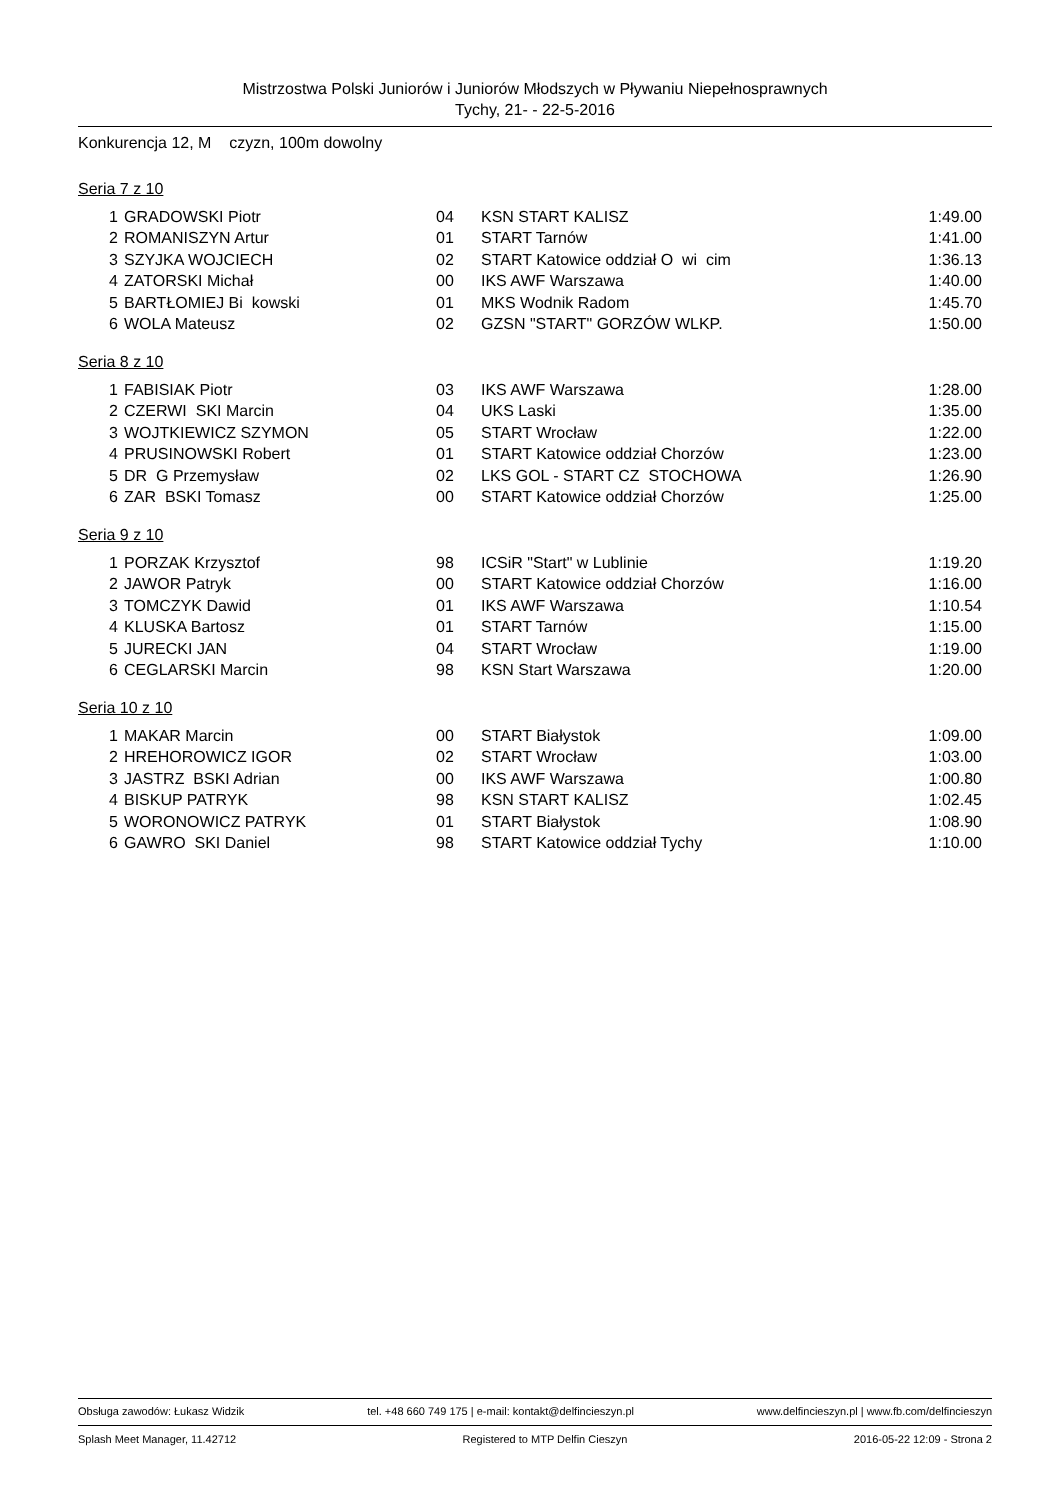Mistrzostwa Polski Juniorów i Juniorów Młodszych w Pływaniu Niepełnosprawnych
Tychy, 21- - 22-5-2016
Konkurencja 12, M czyzn, 100m dowolny
Seria 7 z 10
| 1 | GRADOWSKI Piotr | 04 | KSN START KALISZ | 1:49.00 |
| 2 | ROMANISZYN Artur | 01 | START Tarnów | 1:41.00 |
| 3 | SZYJKA WOJCIECH | 02 | START Katowice oddział O wi cim | 1:36.13 |
| 4 | ZATORSKI Michał | 00 | IKS AWF Warszawa | 1:40.00 |
| 5 | BARTŁOMIEJ Bi kowski | 01 | MKS Wodnik Radom | 1:45.70 |
| 6 | WOLA Mateusz | 02 | GZSN "START" GORZÓW WLKP. | 1:50.00 |
Seria 8 z 10
| 1 | FABISIAK Piotr | 03 | IKS AWF Warszawa | 1:28.00 |
| 2 | CZERWI SKI Marcin | 04 | UKS Laski | 1:35.00 |
| 3 | WOJTKIEWICZ SZYMON | 05 | START Wrocław | 1:22.00 |
| 4 | PRUSINOWSKI Robert | 01 | START Katowice oddział Chorzów | 1:23.00 |
| 5 | DR G Przemysław | 02 | LKS GOL - START CZ STOCHOWA | 1:26.90 |
| 6 | ZAR BSKI Tomasz | 00 | START Katowice oddział Chorzów | 1:25.00 |
Seria 9 z 10
| 1 | PORZAK Krzysztof | 98 | ICSiR "Start" w Lublinie | 1:19.20 |
| 2 | JAWOR Patryk | 00 | START Katowice oddział Chorzów | 1:16.00 |
| 3 | TOMCZYK Dawid | 01 | IKS AWF Warszawa | 1:10.54 |
| 4 | KLUSKA Bartosz | 01 | START Tarnów | 1:15.00 |
| 5 | JURECKI JAN | 04 | START Wrocław | 1:19.00 |
| 6 | CEGLARSKI Marcin | 98 | KSN Start Warszawa | 1:20.00 |
Seria 10 z 10
| 1 | MAKAR Marcin | 00 | START Białystok | 1:09.00 |
| 2 | HREHOROWICZ IGOR | 02 | START Wrocław | 1:03.00 |
| 3 | JASTRZ BSKI Adrian | 00 | IKS AWF Warszawa | 1:00.80 |
| 4 | BISKUP PATRYK | 98 | KSN START KALISZ | 1:02.45 |
| 5 | WORONOWICZ PATRYK | 01 | START Białystok | 1:08.90 |
| 6 | GAWRO SKI Daniel | 98 | START Katowice oddział Tychy | 1:10.00 |
Obsługa zawodów: Łukasz Widzik tel. +48 660 749 175 | e-mail: kontakt@delfincieszyn.pl www.delfincieszyn.pl | www.fb.com/delfincieszyn
Splash Meet Manager, 11.42712 Registered to MTP Delfin Cieszyn 2016-05-22 12:09 - Strona 2